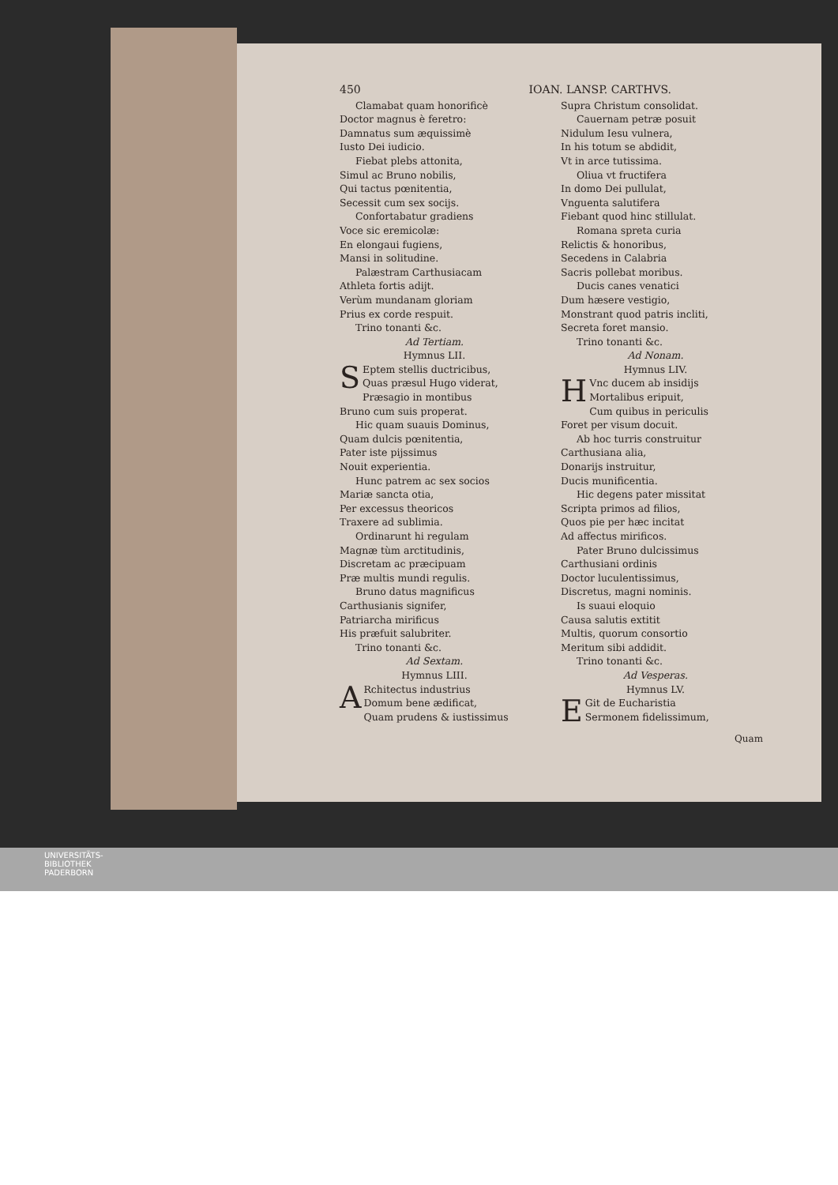450 IOAN. LANSP. CARTHVS.
Clamabat quam honorificè
Doctor magnus è feretro:
Damnatus sum æquissimè
Iusto Dei iudicio.
Fiebat plebs attonita,
Simul ac Bruno nobilis,
Qui tactus pœnitentia,
Secessit cum sex socijs.
Confortabatur gradiens
Voce sic eremicolæ:
En elongaui fugiens,
Mansi in solitudine.
Palæstram Carthusiacam
Athleta fortis adijt.
Verùm mundanam gloriam
Prius ex corde respuit.
Trino tonanti &c.
Ad Tertiam.
Hymnus LII.
SEptem stellis ductricibus,
Quas præsul Hugo viderat,
Præsagio in montibus
Bruno cum suis properat.
Hic quam suauis Dominus,
Quam dulcis pœnitentia,
Pater iste pijssimus
Nouit experientia.
Hunc patrem ac sex socios
Mariæ sancta otia,
Per excessus theoricos
Traxere ad sublimia.
Ordinarunt hi regulam
Magnæ tùm arctitudinis,
Discretam ac præcipuam
Præ multis mundi regulis.
Bruno datus magnificus
Carthusianis signifer,
Patriarcha mirificus
His præfuit salubriter.
Trino tonanti &c.
Ad Sextam.
Hymnus LIII.
ARchitectus industrius
Domum bene ædificat,
Quam prudens & iustissimus
Supra Christum consolidat.
Cauernam petræ posuit
Nidulum Iesu vulnera,
In his totum se abdidit,
Vt in arce tutissima.
Oliua vt fructifera
In domo Dei pullulat,
Vnguenta salutifera
Fiebant quod hinc stillulat.
Romana spreta curia
Relictis & honoribus,
Secedens in Calabria
Sacris pollebat moribus.
Ducis canes venatici
Dum hæsere vestigio,
Monstrant quod patris incliti,
Secreta foret mansio.
Trino tonanti &c.
Ad Nonam.
Hymnus LIV.
HVnc ducem ab insidijs
Mortalibus eripuit,
Cum quibus in periculis
Foret per visum docuit.
Ab hoc turris construitur
Carthusiana alia,
Donarijs instruitur,
Ducis munificentia.
Hic degens pater missitat
Scripta primos ad filios,
Quos pie per hæc incitat
Ad affectus mirificos.
Pater Bruno dulcissimus
Carthusiani ordinis
Doctor luculentissimus,
Discretus, magni nominis.
Is suaui eloquio
Causa salutis extitit
Multis, quorum consortio
Meritum sibi addidit.
Trino tonanti &c.
Ad Vesperas.
Hymnus LV.
EGit de Eucharistia
Sermonem fidelissimum,
Quam
UNIVERSITÄTS-
BIBLIOTHEK
PADERBORN